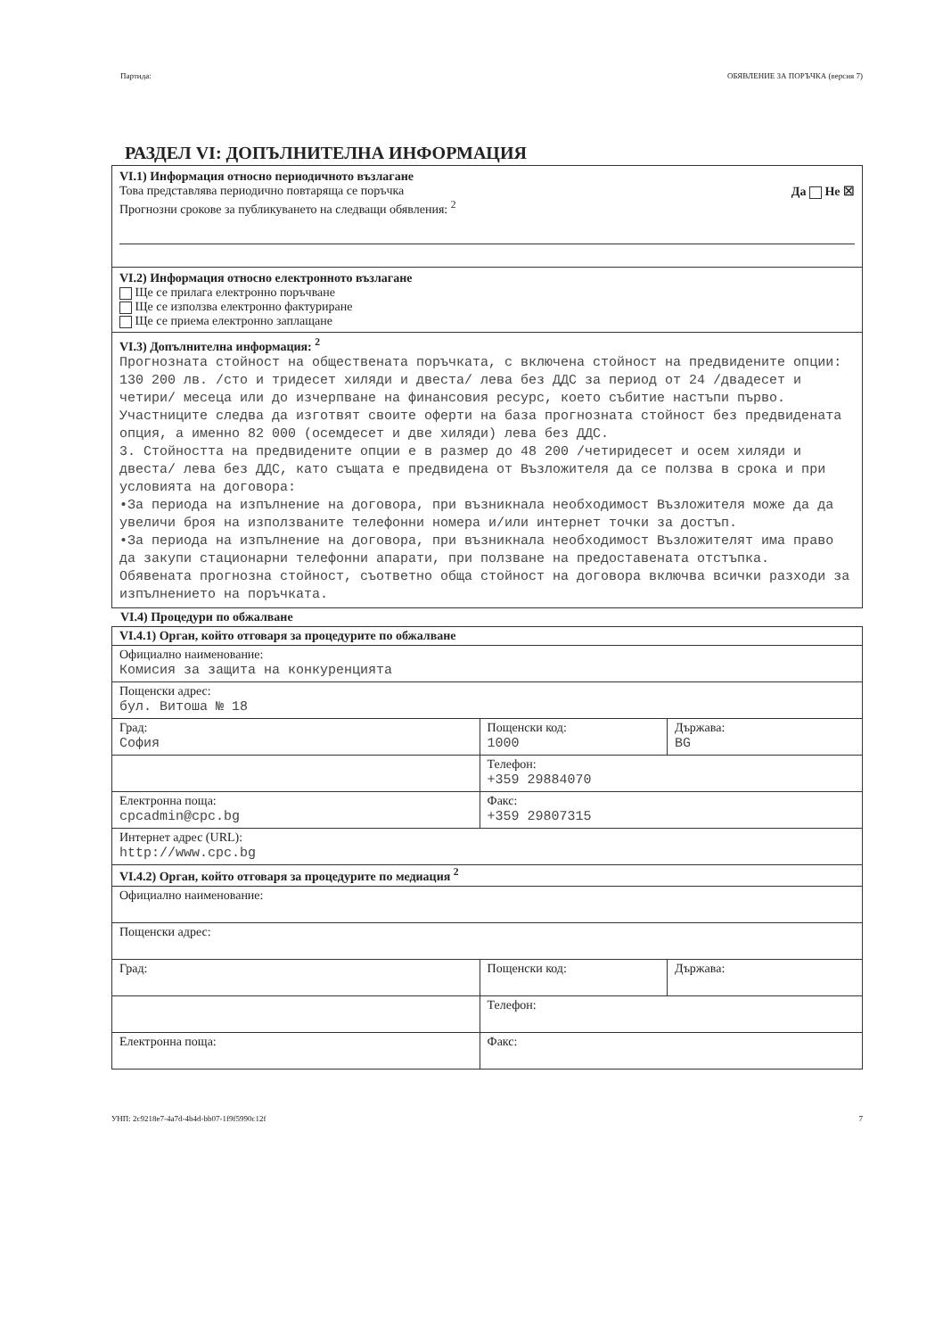Партида: ОБЯВЛЕНИЕ ЗА ПОРЪЧКА (версия 7)
РАЗДЕЛ VI: ДОПЪЛНИТЕЛНА ИНФОРМАЦИЯ
VI.1) Информация относно периодичното възлагане
Това представлява периодично повтаряща се поръчка Да Не ☒
Прогнозни срокове за публикуването на следващи обявления: <sup>2</sup>
VI.2) Информация относно електронното възлагане
Ще се прилага електронно поръчване
Ще се използва електронно фактуриране
Ще се приема електронно заплащане
VI.3) Допълнителна информация: <sup>2</sup>
Прогнозната стойност на обществената поръчката, с включена стойност на предвидените опции: 130 200 лв. /сто и тридесет хиляди и двеста/ лева без ДДС за период от 24 /двадесет и четири/ месеца или до изчерпване на финансовия ресурс, което събитие настъпи първо.
Участниците следва да изготвят своите оферти на база прогнозната стойност без предвидената опция, а именно 82 000 (осемдесет и две хиляди) лева без ДДС.
3. Стойността на предвидените опции е в размер до 48 200 /четиридесет и осем хиляди и двеста/ лева без ДДС, като същата е предвидена от Възложителя да се ползва в срока и при условията на договора:
•За периода на изпълнение на договора, при възникнала необходимост Възложителя може да да увеличи броя на използваните телефонни номера и/или интернет точки за достъп.
•За периода на изпълнение на договора, при възникнала необходимост Възложителят има право да закупи стационарни телефонни апарати, при ползване на предоставената отстъпка.
Обявената прогнозна стойност, съответно обща стойност на договора включва всички разходи за изпълнението на поръчката.
VI.4) Процедури по обжалване
| VI.4.1) Орган, който отговаря за процедурите по обжалване | | |
| Официално наименование: Комисия за защита на конкуренцията | | |
| Пощенски адрес: бул. Витоша № 18 | | |
| Град: София | Пощенски код: 1000 | Държава: BG |
| | Телефон: +359 29884070 | |
| Електронна поща: cpcadmin@cpc.bg | Факс: +359 29807315 | |
| Интернет адрес (URL): http://www.cpc.bg | | |
| VI.4.2) Орган, който отговаря за процедурите по медиация <sup>2</sup> | | |
| Официално наименование: | | |
| Пощенски адрес: | | |
| Град: | Пощенски код: | Държава: |
| | Телефон: | |
| Електронна поща: | Факс: | |
УНП: 2c9218e7-4a7d-4b4d-bb07-1f9f5990c12f 7